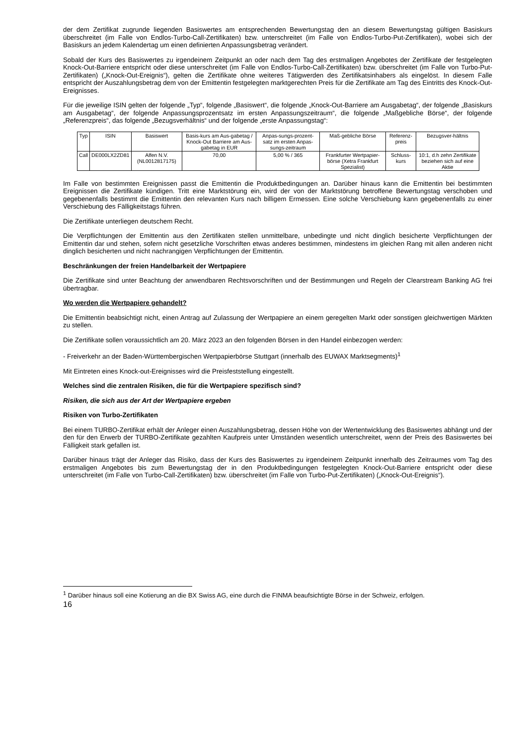der dem Zertifikat zugrunde liegenden Basiswertes am entsprechenden Bewertungstag den an diesem Bewertungstag gültigen Basiskurs überschreitet (im Falle von Endlos-Turbo-Call-Zertifikaten) bzw. unterschreitet (im Falle von Endlos-Turbo-Put-Zertifikaten), wobei sich der Basiskurs an jedem Kalendertag um einen definierten Anpassungsbetrag verändert.
Sobald der Kurs des Basiswertes zu irgendeinem Zeitpunkt an oder nach dem Tag des erstmaligen Angebotes der Zertifikate der festgelegten Knock-Out-Barriere entspricht oder diese unterschreitet (im Falle von Endlos-Turbo-Call-Zertifikaten) bzw. überschreitet (im Falle von Turbo-Put-Zertifikaten) („Knock-Out-Ereignis“), gelten die Zertifikate ohne weiteres Tätigwerden des Zertifikatsinhabers als eingelöst. In diesem Falle entspricht der Auszahlungsbetrag dem von der Emittentin festgelegten marktgerechten Preis für die Zertifikate am Tag des Eintritts des Knock-Out-Ereignisses.
Für die jeweilige ISIN gelten der folgende „Typ“, folgende „Basiswert“, die folgende „Knock-Out-Barriere am Ausgabetag“, der folgende „Basiskurs am Ausgabetag“, der folgende Anpassungsprozentsatz im ersten Anpassungszeitraum“, die folgende „Maßgebliche Börse“, der folgende „Referenzpreis“, das folgende „Bezugsverhältnis“ und der folgende „erste Anpassungstag“:
| Typ | ISIN | Basiswert | Basis-kurs am Aus-gabetag / Knock-Out Barriere am Aus-gabetag in EUR | Anpas-sungs-prozent-satz im ersten Anpas-sungs-zeitraum | Maß-gebliche Börse | Referenz-preis | Bezugsver-hältnis |
| Call | DE000LX2ZD81 | Alfen N.V. (NL0012817175) | 70,00 | 5,00 % / 365 | Frankfurter Wertpapier-börse (Xetra Frankfurt Spezialist) | Schluss-kurs | 10:1, d.h zehn Zertifikate beziehen sich auf eine Aktie |
Im Falle von bestimmten Ereignissen passt die Emittentin die Produktbedingungen an. Darüber hinaus kann die Emittentin bei bestimmten Ereignissen die Zertifikate kündigen. Tritt eine Marktstörung ein, wird der von der Marktstörung betroffene Bewertungstag verschoben und gegebenenfalls bestimmt die Emittentin den relevanten Kurs nach billigem Ermessen. Eine solche Verschiebung kann gegebenenfalls zu einer Verschiebung des Fälligkeitstags führen.
Die Zertifikate unterliegen deutschem Recht.
Die Verpflichtungen der Emittentin aus den Zertifikaten stellen unmittelbare, unbedingte und nicht dinglich besicherte Verpflichtungen der Emittentin dar und stehen, sofern nicht gesetzliche Vorschriften etwas anderes bestimmen, mindestens im gleichen Rang mit allen anderen nicht dinglich besicherten und nicht nachrangigen Verpflichtungen der Emittentin.
Beschränkungen der freien Handelbarkeit der Wertpapiere
Die Zertifikate sind unter Beachtung der anwendbaren Rechtsvorschriften und der Bestimmungen und Regeln der Clearstream Banking AG frei übertragbar.
Wo werden die Wertpapiere gehandelt?
Die Emittentin beabsichtigt nicht, einen Antrag auf Zulassung der Wertpapiere an einem geregelten Markt oder sonstigen gleichwertigen Märkten zu stellen.
Die Zertifikate sollen voraussichtlich am 20. März 2023 an den folgenden Börsen in den Handel einbezogen werden:
- Freiverkehr an der Baden-Württembergischen Wertpapierbörse Stuttgart (innerhalb des EUWAX Marktsegments)<sup>1</sup>
Mit Eintreten eines Knock-out-Ereignisses wird die Preisfeststellung eingestellt.
Welches sind die zentralen Risiken, die für die Wertpapiere spezifisch sind?
Risiken, die sich aus der Art der Wertpapiere ergeben
Risiken von Turbo-Zertifikaten
Bei einem TURBO-Zertifikat erhält der Anleger einen Auszahlungsbetrag, dessen Höhe von der Wertentwicklung des Basiswertes abhängt und der den für den Erwerb der TURBO-Zertifikate gezahlten Kaufpreis unter Umständen wesentlich unterschreitet, wenn der Preis des Basiswertes bei Fälligkeit stark gefallen ist.
Darüber hinaus trägt der Anleger das Risiko, dass der Kurs des Basiswertes zu irgendeinem Zeitpunkt innerhalb des Zeitraumes vom Tag des erstmaligen Angebotes bis zum Bewertungstag der in den Produktbedingungen festgelegten Knock-Out-Barriere entspricht oder diese unterschreitet (im Falle von Turbo-Call-Zertifikaten) bzw. überschreitet (im Falle von Turbo-Put-Zertifikaten) („Knock-Out-Ereignis“).
<sup>1</sup> Darüber hinaus soll eine Kotierung an die BX Swiss AG, eine durch die FINMA beaufsichtigte Börse in der Schweiz, erfolgen.
16